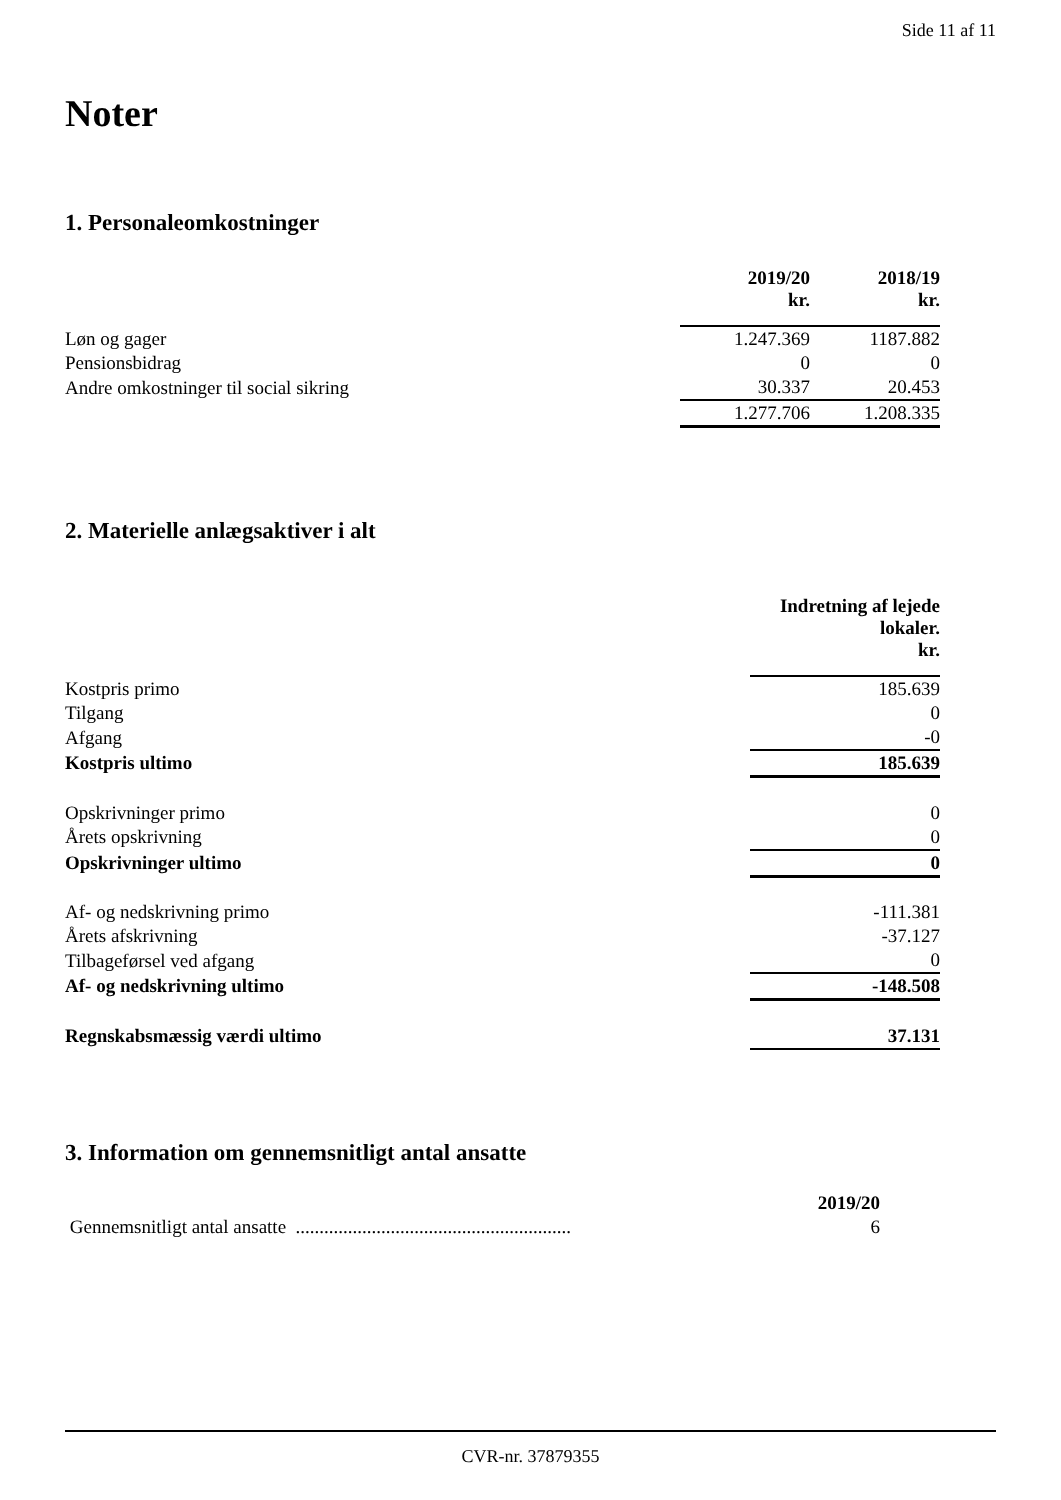Side 11 af 11
Noter
1. Personaleomkostninger
| | 2019/20 kr. | 2018/19 kr. |
| Løn og gager | 1.247.369 | 1187.882 |
| Pensionsbidrag | 0 | 0 |
| Andre omkostninger til social sikring | 30.337 | 20.453 |
| | 1.277.706 | 1.208.335 |
2. Materielle anlægsaktiver i alt
| | Indretning af lejede lokaler. kr. |
| Kostpris primo | 185.639 |
| Tilgang | 0 |
| Afgang | -0 |
| Kostpris ultimo | 185.639 |
| Opskrivninger primo | 0 |
| Årets opskrivning | 0 |
| Opskrivninger ultimo | 0 |
| Af- og nedskrivning primo | -111.381 |
| Årets afskrivning | -37.127 |
| Tilbageførsel ved afgang | 0 |
| Af- og nedskrivning ultimo | -148.508 |
| Regnskabsmæssig værdi ultimo | 37.131 |
3. Information om gennemsnitligt antal ansatte
| | 2019/20 |
| Gennemsnitligt antal ansatte .......................................................... | 6 |
CVR-nr. 37879355